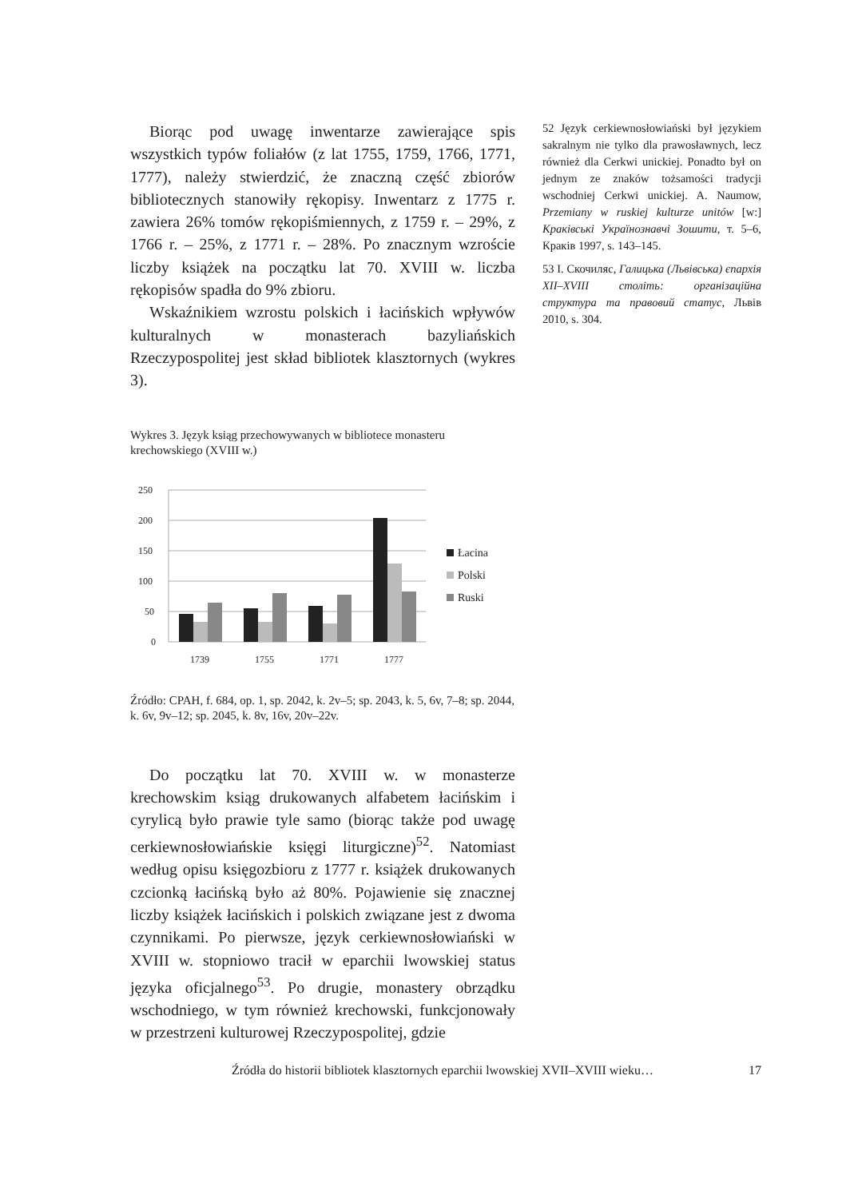Biorąc pod uwagę inwentarze zawierające spis wszystkich typów foliałów (z lat 1755, 1759, 1766, 1771, 1777), należy stwierdzić, że znaczną część zbiorów bibliotecznych stanowiły rękopisy. Inwentarz z 1775 r. zawiera 26% tomów rękopiśmiennych, z 1759 r. – 29%, z 1766 r. – 25%, z 1771 r. – 28%. Po znacznym wzroście liczby książek na początku lat 70. XVIII w. liczba rękopisów spadła do 9% zbioru.
Wskaźnikiem wzrostu polskich i łacińskich wpływów kulturalnych w monasterach bazyliańskich Rzeczypospolitej jest skład bibliotek klasztornych (wykres 3).
Wykres 3. Język ksiąg przechowywanych w bibliotece monasteru krechowskiego (XVIII w.)
250
200
150
100
50
0
1739
1755
1771
1777
Łacina
Polski
Ruski
Źródło: CPAH, f. 684, op. 1, sp. 2042, k. 2v–5; sp. 2043, k. 5, 6v, 7–8; sp. 2044, k. 6v, 9v–12; sp. 2045, k. 8v, 16v, 20v–22v.
Do początku lat 70. XVIII w. w monasterze krechowskim ksiąg drukowanych alfabetem łacińskim i cyrylicą było prawie tyle samo (biorąc także pod uwagę cerkiewnosłowiańskie księgi liturgiczne)<sup>52</sup>. Natomiast według opisu księgozbioru z 1777 r. książek drukowanych czcionką łacińską było aż 80%. Pojawienie się znacznej liczby książek łacińskich i polskich związane jest z dwoma czynnikami. Po pierwsze, język cerkiewnosłowiański w XVIII w. stopniowo tracił w eparchii lwowskiej status języka oficjalnego<sup>53</sup>. Po drugie, monastery obrządku wschodniego, w tym również krechowski, funkcjonowały w przestrzeni kulturowej Rzeczypospolitej, gdzie
52 Język cerkiewnosłowiański był językiem sakralnym nie tylko dla prawosławnych, lecz również dla Cerkwi unickiej. Ponadto był on jednym ze znaków tożsamości tradycji wschodniej Cerkwi unickiej. A. Naumow, Przemiany w ruskiej kulturze unitów [w:] Краківські Українознавчі Зошити, т. 5–6, Краків 1997, s. 143–145.
53 I. Скочиляс, Галицька (Львівська) єпархія XII–XVIII століть: організаційна структура та правовий статус, Львів 2010, s. 304.
Źródła do historii bibliotek klasztornych eparchii lwowskiej XVII–XVIII wieku… 17